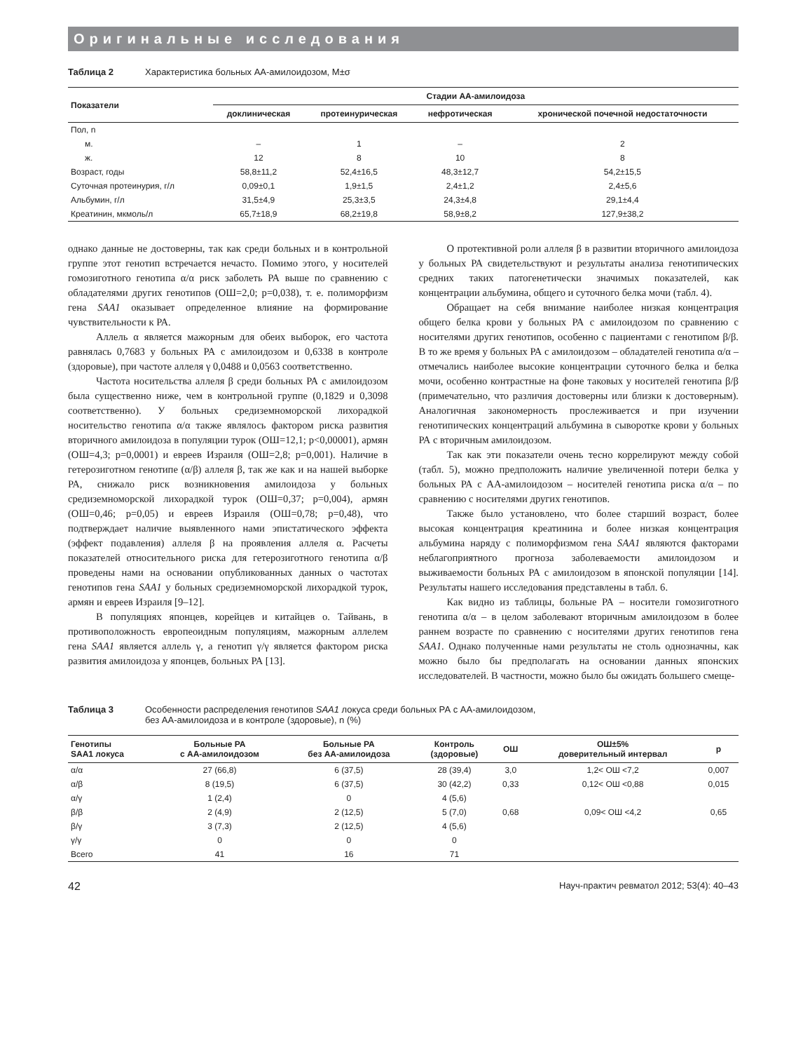Оригинальные исследования
Таблица 2 Характеристика больных АА-амилоидозом, M±σ
| Показатели | Стадии АА-амилоидоза | | | |
| --- | --- | --- | --- | --- |
| | доклиническая | протеинурическая | нефротическая | хронической почечной недостаточности |
| Пол, n | | | | |
| м. | – | 1 | – | 2 |
| ж. | 12 | 8 | 10 | 8 |
| Возраст, годы | 58,8±11,2 | 52,4±16,5 | 48,3±12,7 | 54,2±15,5 |
| Суточная протеинурия, г/л | 0,09±0,1 | 1,9±1,5 | 2,4±1,2 | 2,4±5,6 |
| Альбумин, г/л | 31,5±4,9 | 25,3±3,5 | 24,3±4,8 | 29,1±4,4 |
| Креатинин, мкмоль/л | 65,7±18,9 | 68,2±19,8 | 58,9±8,2 | 127,9±38,2 |
однако данные не достоверны, так как среди больных и в контрольной группе этот генотип встречается нечасто. Помимо этого, у носителей гомозиготного генотипа α/α риск заболеть РА выше по сравнению с обладателями других генотипов (ОШ=2,0; p=0,038), т. е. полиморфизм гена SAA1 оказывает определенное влияние на формирование чувствительности к РА.
Аллель α является мажорным для обеих выборок, его частота равнялась 0,7683 у больных РА с амилоидозом и 0,6338 в контроле (здоровые), при частоте аллеля γ 0,0488 и 0,0563 соответственно.
Частота носительства аллеля β среди больных РА с амилоидозом была существенно ниже, чем в контрольной группе (0,1829 и 0,3098 соответственно). У больных средиземноморской лихорадкой носительство генотипа α/α также являлось фактором риска развития вторичного амилоидоза в популяции турок (ОШ=12,1; p<0,00001), армян (ОШ=4,3; p=0,0001) и евреев Израиля (ОШ=2,8; p=0,001). Наличие в гетерозиготном генотипе (α/β) аллеля β, так же как и на нашей выборке РА, снижало риск возникновения амилоидоза у больных средиземноморской лихорадкой турок (ОШ=0,37; p=0,004), армян (ОШ=0,46; p=0,05) и евреев Израиля (ОШ=0,78; p=0,48), что подтверждает наличие выявленного нами эпистатического эффекта (эффект подавления) аллеля β на проявления аллеля α. Расчеты показателей относительного риска для гетерозиготного генотипа α/β проведены нами на основании опубликованных данных о частотах генотипов гена SAA1 у больных средиземноморской лихорадкой турок, армян и евреев Израиля [9–12].
В популяциях японцев, корейцев и китайцев о. Тайвань, в противоположность европеоидным популяциям, мажорным аллелем гена SAA1 является аллель γ, а генотип γ/γ является фактором риска развития амилоидоза у японцев, больных РА [13].
О протективной роли аллеля β в развитии вторичного амилоидоза у больных РА свидетельствуют и результаты анализа генотипических средних таких патогенетически значимых показателей, как концентрации альбумина, общего и суточного белка мочи (табл. 4).
Обращает на себя внимание наиболее низкая концентрация общего белка крови у больных РА с амилоидозом по сравнению с носителями других генотипов, особенно с пациентами с генотипом β/β. В то же время у больных РА с амилоидозом – обладателей генотипа α/α – отмечались наиболее высокие концентрации суточного белка и белка мочи, особенно контрастные на фоне таковых у носителей генотипа β/β (примечательно, что различия достоверны или близки к достоверным). Аналогичная закономерность прослеживается и при изучении генотипических концентраций альбумина в сыворотке крови у больных РА с вторичным амилоидозом.
Так как эти показатели очень тесно коррелируют между собой (табл. 5), можно предположить наличие увеличенной потери белка у больных РА с АА-амилоидозом – носителей генотипа риска α/α – по сравнению с носителями других генотипов.
Также было установлено, что более старший возраст, более высокая концентрация креатинина и более низкая концентрация альбумина наряду с полиморфизмом гена SAA1 являются факторами неблагоприятного прогноза заболеваемости амилоидозом и выживаемости больных РА с амилоидозом в японской популяции [14]. Результаты нашего исследования представлены в табл. 6.
Как видно из таблицы, больные РА – носители гомозиготного генотипа α/α – в целом заболевают вторичным амилоидозом в более раннем возрасте по сравнению с носителями других генотипов гена SAA1. Однако полученные нами результаты не столь однозначны, как можно было бы предполагать на основании данных японских исследователей. В частности, можно было бы ожидать большего смеще-
Таблица 3 Особенности распределения генотипов SAA1 локуса среди больных РА с АА-амилоидозом,
без АА-амилоидоза и в контроле (здоровые), n (%)
| Генотипы SAA1 локуса | Больные РА с АА-амилоидозом | Больные РА без АА-амилоидоза | Контроль (здоровые) | ОШ | ОШ±5% доверительный интервал | p |
| --- | --- | --- | --- | --- | --- | --- |
| α/α | 27 (66,8) | 6 (37,5) | 28 (39,4) | 3,0 | 1,2< ОШ <7,2 | 0,007 |
| α/β | 8 (19,5) | 6 (37,5) | 30 (42,2) | 0,33 | 0,12< ОШ <0,88 | 0,015 |
| α/γ | 1 (2,4) | 0 | 4 (5,6) | | | |
| β/β | 2 (4,9) | 2 (12,5) | 5 (7,0) | 0,68 | 0,09< ОШ <4,2 | 0,65 |
| β/γ | 3 (7,3) | 2 (12,5) | 4 (5,6) | | | |
| γ/γ | 0 | 0 | 0 | | | |
| Всего | 41 | 16 | 71 | | | |
42 Науч-практич ревматол 2012; 53(4): 40–43